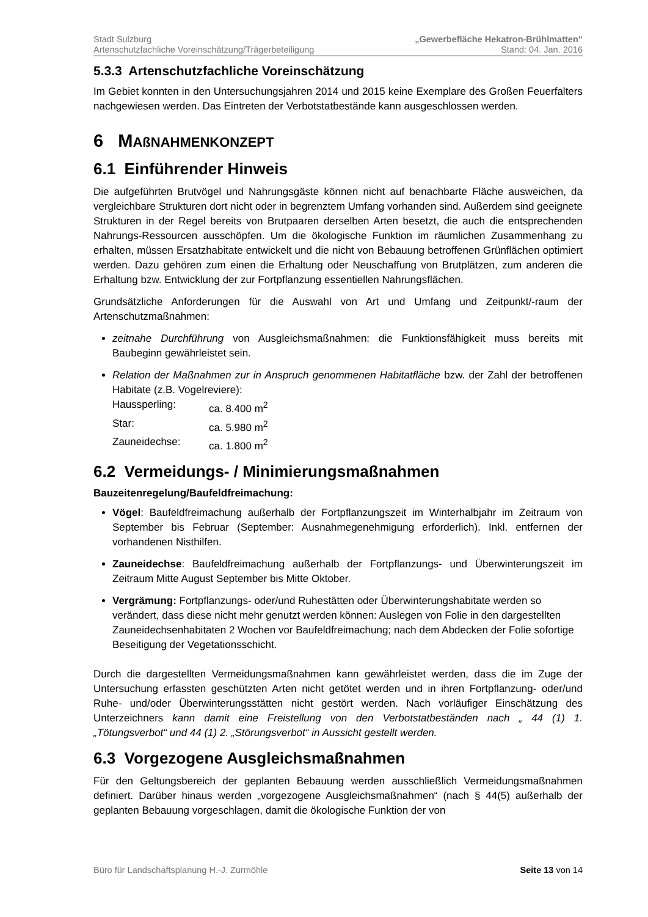Stadt Sulzburg „Gewerbefläche Hekatron-Brühlmatten“
Artenschutzfachliche Voreinschätzung/Trägerbeteiligung Stand: 04. Jan. 2016
5.3.3 Artenschutzfachliche Voreinschätzung
Im Gebiet konnten in den Untersuchungsjahren 2014 und 2015 keine Exemplare des Großen Feuerfalters nachgewiesen werden. Das Eintreten der Verbotstatbestände kann ausgeschlossen werden.
6 MAßNAHMENKONZEPT
6.1 Einführender Hinweis
Die aufgeführten Brutvögel und Nahrungsgäste können nicht auf benachbarte Fläche ausweichen, da vergleichbare Strukturen dort nicht oder in begrenztem Umfang vorhanden sind. Außerdem sind geeignete Strukturen in der Regel bereits von Brutpaaren derselben Arten besetzt, die auch die entsprechenden Nahrungs-Ressourcen ausschöpfen. Um die ökologische Funktion im räumlichen Zusammenhang zu erhalten, müssen Ersatzhabitate entwickelt und die nicht von Bebauung betroffenen Grünflächen optimiert werden. Dazu gehören zum einen die Erhaltung oder Neuschaffung von Brutplätzen, zum anderen die Erhaltung bzw. Entwicklung der zur Fortpflanzung essentiellen Nahrungsflächen.
Grundsätzliche Anforderungen für die Auswahl von Art und Umfang und Zeitpunkt/-raum der Artenschutzmaßnahmen:
zeitnahe Durchführung von Ausgleichsmaßnahmen: die Funktionsfähigkeit muss bereits mit Baubeginn gewährleistet sein.
Relation der Maßnahmen zur in Anspruch genommenen Habitatfläche bzw. der Zahl der betroffenen Habitate (z.B. Vogelreviere):
Haussperling: ca. 8.400 m<sup>2</sup>
Star: ca. 5.980 m<sup>2</sup>
Zauneidechse: ca. 1.800 m<sup>2</sup>
6.2 Vermeidungs- / Minimierungsmaßnahmen
Bauzeitenregelung/Baufeldfreimachung:
Vögel: Baufeldfreimachung außerhalb der Fortpflanzungszeit im Winterhalbjahr im Zeitraum von September bis Februar (September: Ausnahmegenehmigung erforderlich). Inkl. entfernen der vorhandenen Nisthilfen.
Zauneidechse: Baufeldfreimachung außerhalb der Fortpflanzungs- und Überwinterungszeit im Zeitraum Mitte August September bis Mitte Oktober.
Vergrämung: Fortpflanzungs- oder/und Ruhestätten oder Überwinterungshabitate werden so verändert, dass diese nicht mehr genutzt werden können: Auslegen von Folie in den dargestellten Zauneidechsenhabitaten 2 Wochen vor Baufeldfreimachung; nach dem Abdecken der Folie sofortige Beseitigung der Vegetationsschicht.
Durch die dargestellten Vermeidungsmaßnahmen kann gewährleistet werden, dass die im Zuge der Untersuchung erfassten geschützten Arten nicht getötet werden und in ihren Fortpflanzung- oder/und Ruhe- und/oder Überwinterungsstätten nicht gestört werden. Nach vorläufiger Einschätzung des Unterzeichners kann damit eine Freistellung von den Verbotstatbeständen nach „ 44 (1) 1. „Tötungsverbot“ und 44 (1) 2. „Störungsverbot“ in Aussicht gestellt werden.
6.3 Vorgezogene Ausgleichsmaßnahmen
Für den Geltungsbereich der geplanten Bebauung werden ausschließlich Vermeidungsmaßnahmen definiert. Darüber hinaus werden „vorgezogene Ausgleichsmaßnahmen“ (nach § 44(5) außerhalb der geplanten Bebauung vorgeschlagen, damit die ökologische Funktion der von
Büro für Landschaftsplanung H.-J. Zurmöhle Seite 13 von 14